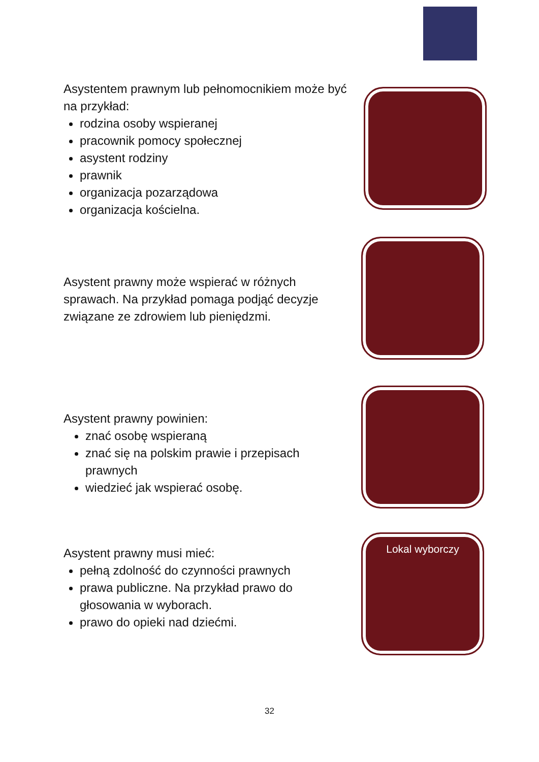Asystentem prawnym lub pełnomocnikiem może być na przykład:
rodzina osoby wspieranej
pracownik pomocy społecznej
asystent rodziny
prawnik
organizacja pozarządowa
organizacja kościelna.
Asystent prawny może wspierać w różnych sprawach. Na przykład pomaga podjąć decyzje związane ze zdrowiem lub pieniędzmi.
Asystent prawny powinien:
znać osobę wspieraną
znać się na polskim prawie i przepisach prawnych
wiedzieć jak wspierać osobę.
Asystent prawny musi mieć:
pełną zdolność do czynności prawnych
prawa publiczne. Na przykład prawo do głosowania w wyborach.
prawo do opieki nad dziećmi.
Lokal wyborczy
32